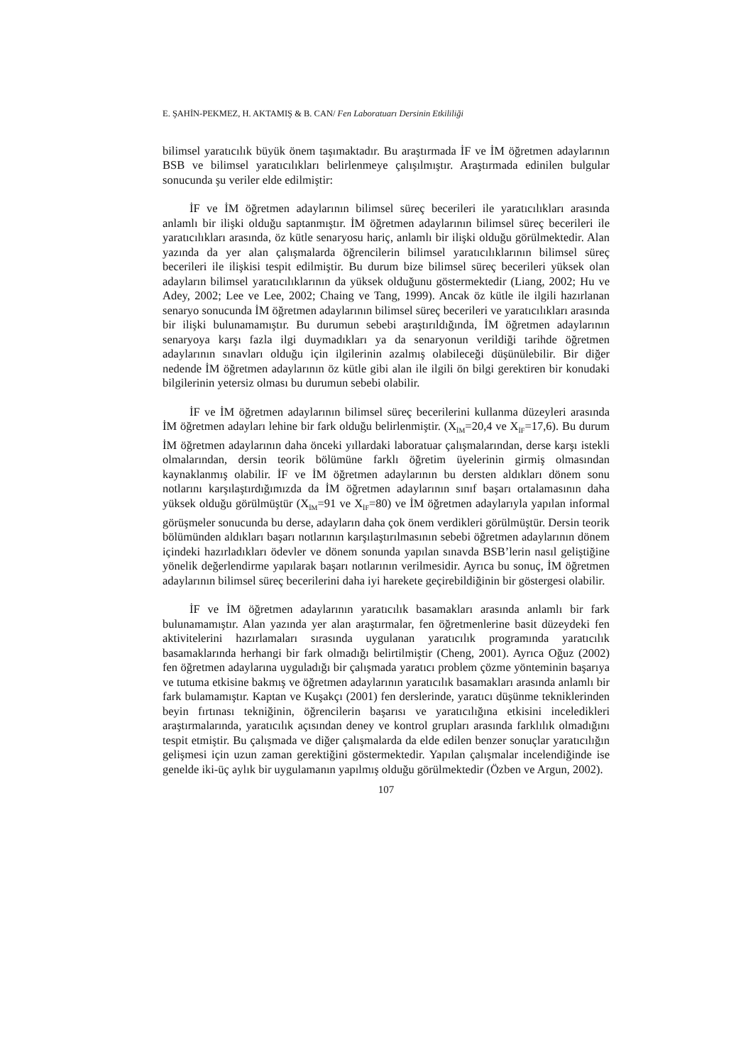E. ŞAHİN-PEKMEZ, H. AKTAMIŞ & B. CAN/ Fen Laboratuarı Dersinin Etkililiği
bilimsel yaratıcılık büyük önem taşımaktadır. Bu araştırmada İF ve İM öğretmen adaylarının BSB ve bilimsel yaratıcılıkları belirlenmeye çalışılmıştır. Araştırmada edinilen bulgular sonucunda şu veriler elde edilmiştir:
İF ve İM öğretmen adaylarının bilimsel süreç becerileri ile yaratıcılıkları arasında anlamlı bir ilişki olduğu saptanmıştır. İM öğretmen adaylarının bilimsel süreç becerileri ile yaratıcılıkları arasında, öz kütle senaryosu hariç, anlamlı bir ilişki olduğu görülmektedir. Alan yazında da yer alan çalışmalarda öğrencilerin bilimsel yaratıcılıklarının bilimsel süreç becerileri ile ilişkisi tespit edilmiştir. Bu durum bize bilimsel süreç becerileri yüksek olan adayların bilimsel yaratıcılıklarının da yüksek olduğunu göstermektedir (Liang, 2002; Hu ve Adey, 2002; Lee ve Lee, 2002; Chaing ve Tang, 1999). Ancak öz kütle ile ilgili hazırlanan senaryo sonucunda İM öğretmen adaylarının bilimsel süreç becerileri ve yaratıcılıkları arasında bir ilişki bulunamamıştır. Bu durumun sebebi araştırıldığında, İM öğretmen adaylarının senaryoya karşı fazla ilgi duymadıkları ya da senaryonun verildiği tarihde öğretmen adaylarının sınavları olduğu için ilgilerinin azalmış olabileceği düşünülebilir. Bir diğer nedende İM öğretmen adaylarının öz kütle gibi alan ile ilgili ön bilgi gerektiren bir konudaki bilgilerinin yetersiz olması bu durumun sebebi olabilir.
İF ve İM öğretmen adaylarının bilimsel süreç becerilerini kullanma düzeyleri arasında İM öğretmen adayları lehine bir fark olduğu belirlenmiştir. (X<sub>İM</sub>=20,4 ve X<sub>İF</sub>=17,6). Bu durum İM öğretmen adaylarının daha önceki yıllardaki laboratuar çalışmalarından, derse karşı istekli olmalarından, dersin teorik bölümüne farklı öğretim üyelerinin girmiş olmasından kaynaklanmış olabilir. İF ve İM öğretmen adaylarının bu dersten aldıkları dönem sonu notlarını karşılaştırdığımızda da İM öğretmen adaylarının sınıf başarı ortalamasının daha yüksek olduğu görülmüştür (X<sub>İM</sub>=91 ve X<sub>İF</sub>=80) ve İM öğretmen adaylarıyla yapılan informal görüşmeler sonucunda bu derse, adayların daha çok önem verdikleri görülmüştür. Dersin teorik bölümünden aldıkları başarı notlarının karşılaştırılmasının sebebi öğretmen adaylarının dönem içindeki hazırladıkları ödevler ve dönem sonunda yapılan sınavda BSB’lerin nasıl geliştiğine yönelik değerlendirme yapılarak başarı notlarının verilmesidir. Ayrıca bu sonuç, İM öğretmen adaylarının bilimsel süreç becerilerini daha iyi harekete geçirebildiğinin bir göstergesi olabilir.
İF ve İM öğretmen adaylarının yaratıcılık basamakları arasında anlamlı bir fark bulunamamıştır. Alan yazında yer alan araştırmalar, fen öğretmenlerine basit düzeydeki fen aktivitelerini hazırlamaları sırasında uygulanan yaratıcılık programında yaratıcılık basamaklarında herhangi bir fark olmadığı belirtilmiştir (Cheng, 2001). Ayrıca Oğuz (2002) fen öğretmen adaylarına uyguladığı bir çalışmada yaratıcı problem çözme yönteminin başarıya ve tutuma etkisine bakmış ve öğretmen adaylarının yaratıcılık basamakları arasında anlamlı bir fark bulamamıştır. Kaptan ve Kuşakçı (2001) fen derslerinde, yaratıcı düşünme tekniklerinden beyin fırtınası tekniğinin, öğrencilerin başarısı ve yaratıcılığına etkisini inceledikleri araştırmalarında, yaratıcılık açısından deney ve kontrol grupları arasında farklılık olmadığını tespit etmiştir. Bu çalışmada ve diğer çalışmalarda da elde edilen benzer sonuçlar yaratıcılığın gelişmesi için uzun zaman gerektiğini göstermektedir. Yapılan çalışmalar incelendiğinde ise genelde iki-üç aylık bir uygulamanın yapılmış olduğu görülmektedir (Özben ve Argun, 2002).
107